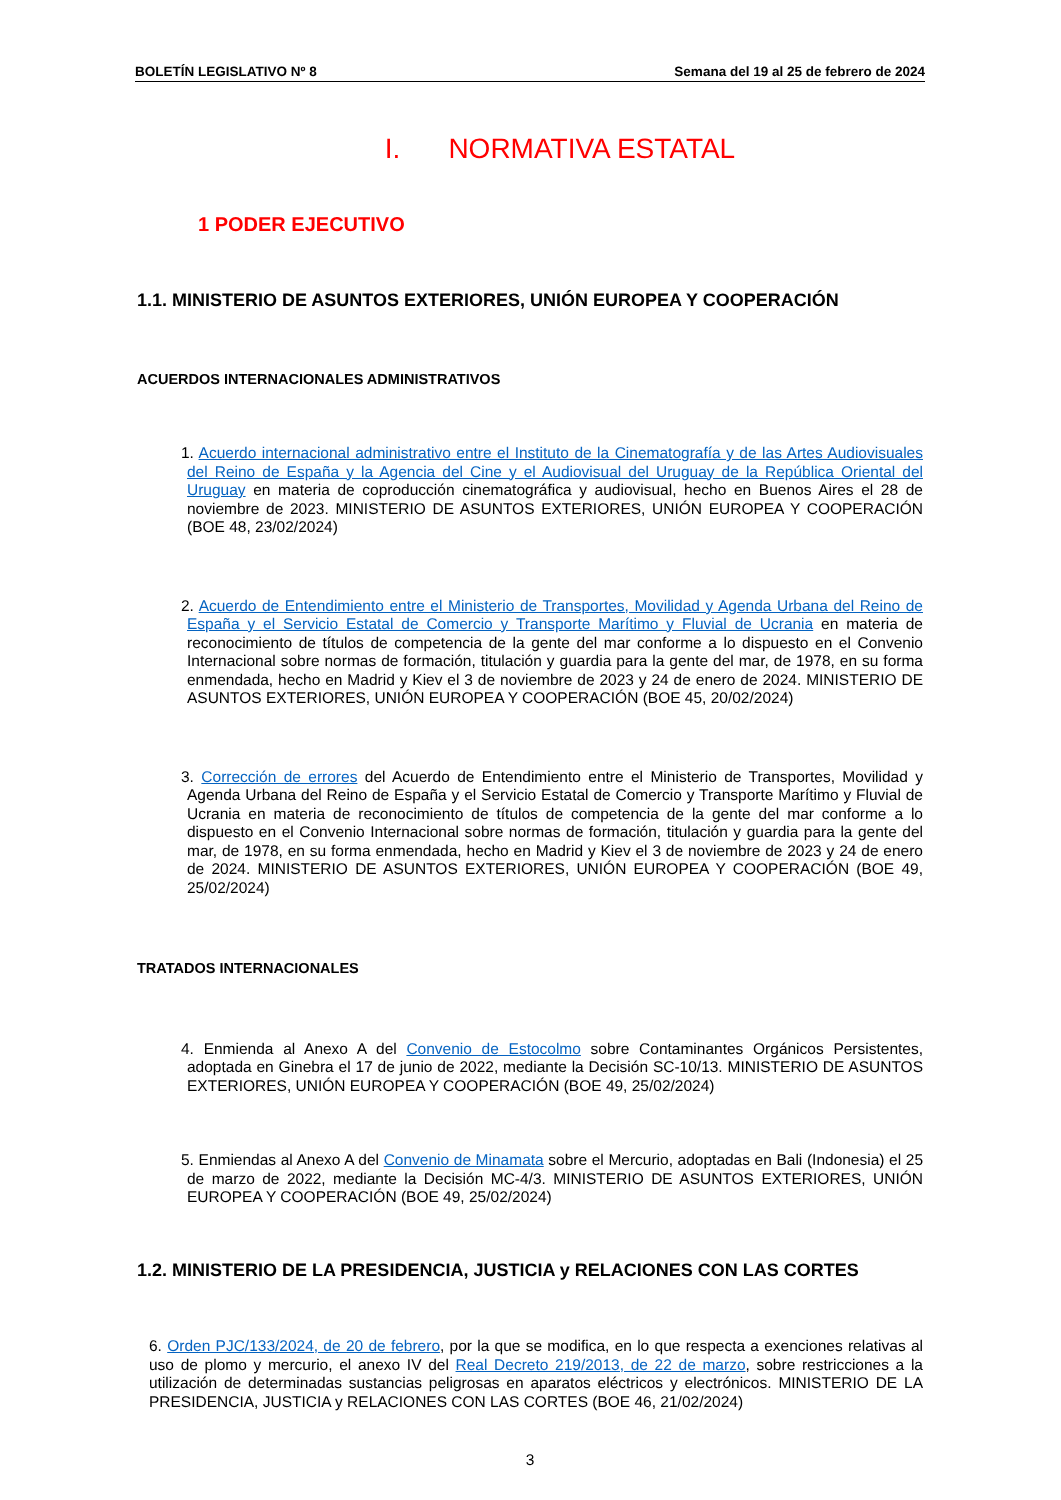BOLETÍN LEGISLATIVO Nº 8 Semana del 19 al 25 de febrero de 2024
I. NORMATIVA ESTATAL
1 PODER EJECUTIVO
1.1. MINISTERIO DE ASUNTOS EXTERIORES, UNIÓN EUROPEA Y COOPERACIÓN
ACUERDOS INTERNACIONALES ADMINISTRATIVOS
1. Acuerdo internacional administrativo entre el Instituto de la Cinematografía y de las Artes Audiovisuales del Reino de España y la Agencia del Cine y el Audiovisual del Uruguay de la República Oriental del Uruguay en materia de coproducción cinematográfica y audiovisual, hecho en Buenos Aires el 28 de noviembre de 2023. MINISTERIO DE ASUNTOS EXTERIORES, UNIÓN EUROPEA Y COOPERACIÓN (BOE 48, 23/02/2024)
2. Acuerdo de Entendimiento entre el Ministerio de Transportes, Movilidad y Agenda Urbana del Reino de España y el Servicio Estatal de Comercio y Transporte Marítimo y Fluvial de Ucrania en materia de reconocimiento de títulos de competencia de la gente del mar conforme a lo dispuesto en el Convenio Internacional sobre normas de formación, titulación y guardia para la gente del mar, de 1978, en su forma enmendada, hecho en Madrid y Kiev el 3 de noviembre de 2023 y 24 de enero de 2024. MINISTERIO DE ASUNTOS EXTERIORES, UNIÓN EUROPEA Y COOPERACIÓN (BOE 45, 20/02/2024)
3. Corrección de errores del Acuerdo de Entendimiento entre el Ministerio de Transportes, Movilidad y Agenda Urbana del Reino de España y el Servicio Estatal de Comercio y Transporte Marítimo y Fluvial de Ucrania en materia de reconocimiento de títulos de competencia de la gente del mar conforme a lo dispuesto en el Convenio Internacional sobre normas de formación, titulación y guardia para la gente del mar, de 1978, en su forma enmendada, hecho en Madrid y Kiev el 3 de noviembre de 2023 y 24 de enero de 2024. MINISTERIO DE ASUNTOS EXTERIORES, UNIÓN EUROPEA Y COOPERACIÓN (BOE 49, 25/02/2024)
TRATADOS INTERNACIONALES
4. Enmienda al Anexo A del Convenio de Estocolmo sobre Contaminantes Orgánicos Persistentes, adoptada en Ginebra el 17 de junio de 2022, mediante la Decisión SC-10/13. MINISTERIO DE ASUNTOS EXTERIORES, UNIÓN EUROPEA Y COOPERACIÓN (BOE 49, 25/02/2024)
5. Enmiendas al Anexo A del Convenio de Minamata sobre el Mercurio, adoptadas en Bali (Indonesia) el 25 de marzo de 2022, mediante la Decisión MC-4/3. MINISTERIO DE ASUNTOS EXTERIORES, UNIÓN EUROPEA Y COOPERACIÓN (BOE 49, 25/02/2024)
1.2. MINISTERIO DE LA PRESIDENCIA, JUSTICIA y RELACIONES CON LAS CORTES
6. Orden PJC/133/2024, de 20 de febrero, por la que se modifica, en lo que respecta a exenciones relativas al uso de plomo y mercurio, el anexo IV del Real Decreto 219/2013, de 22 de marzo, sobre restricciones a la utilización de determinadas sustancias peligrosas en aparatos eléctricos y electrónicos. MINISTERIO DE LA PRESIDENCIA, JUSTICIA y RELACIONES CON LAS CORTES (BOE 46, 21/02/2024)
3